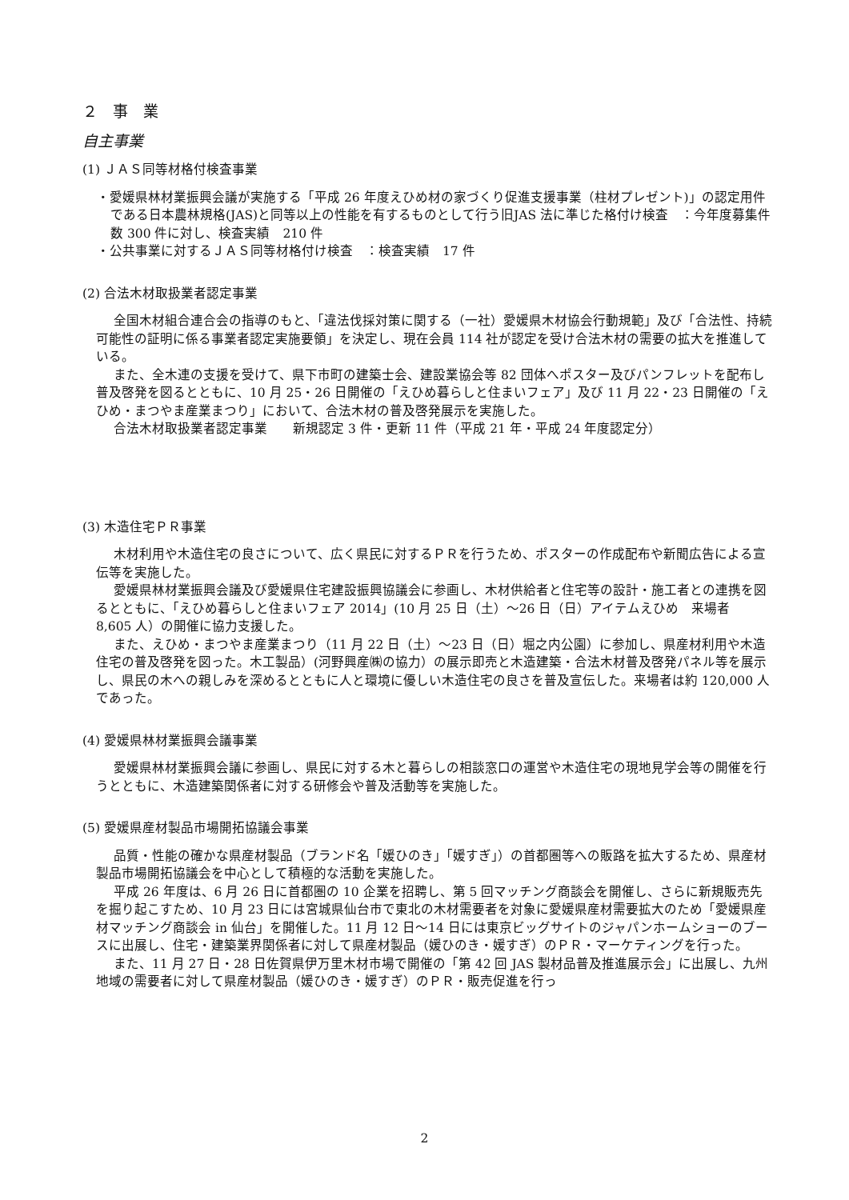２　事　業
自主事業
(1) ＪＡＳ同等材格付検査事業
・愛媛県林材業振興会議が実施する「平成 26 年度えひめ材の家づくり促進支援事業（柱材プレゼント)」の認定用件である日本農林規格(JAS)と同等以上の性能を有するものとして行う旧JAS 法に準じた格付け検査　：今年度募集件数 300 件に対し、検査実績　210 件
・公共事業に対するＪＡＳ同等材格付け検査　：検査実績　17 件
(2) 合法木材取扱業者認定事業
全国木材組合連合会の指導のもと、「違法伐採対策に関する（一社）愛媛県木材協会行動規範」及び「合法性、持続可能性の証明に係る事業者認定実施要領」を決定し、現在会員 114 社が認定を受け合法木材の需要の拡大を推進している。
また、全木連の支援を受けて、県下市町の建築士会、建設業協会等 82 団体へポスター及びパンフレットを配布し普及啓発を図るとともに、10 月 25・26 日開催の「えひめ暮らしと住まいフェア」及び 11 月 22・23 日開催の「えひめ・まつやま産業まつり」において、合法木材の普及啓発展示を実施した。
合法木材取扱業者認定事業　　新規認定 3 件・更新 11 件（平成 21 年・平成 24 年度認定分）
(3) 木造住宅ＰＲ事業
木材利用や木造住宅の良さについて、広く県民に対するＰＲを行うため、ポスターの作成配布や新聞広告による宣伝等を実施した。
愛媛県林材業振興会議及び愛媛県住宅建設振興協議会に参画し、木材供給者と住宅等の設計・施工者との連携を図るとともに、「えひめ暮らしと住まいフェア 2014」(10 月 25 日（土）～26 日（日）アイテムえひめ　来場者　8,605 人）の開催に協力支援した。
また、えひめ・まつやま産業まつり（11 月 22 日（土）～23 日（日）堀之内公園）に参加し、県産材利用や木造住宅の普及啓発を図った。木工製品）(河野興産㈱の協力）の展示即売と木造建築・合法木材普及啓発パネル等を展示し、県民の木への親しみを深めるとともに人と環境に優しい木造住宅の良さを普及宣伝した。来場者は約 120,000 人であった。
(4) 愛媛県林材業振興会議事業
愛媛県林材業振興会議に参画し、県民に対する木と暮らしの相談窓口の運営や木造住宅の現地見学会等の開催を行うとともに、木造建築関係者に対する研修会や普及活動等を実施した。
(5) 愛媛県産材製品市場開拓協議会事業
品質・性能の確かな県産材製品（ブランド名「媛ひのき」「媛すぎ」）の首都圏等への販路を拡大するため、県産材製品市場開拓協議会を中心として積極的な活動を実施した。
平成 26 年度は、6 月 26 日に首都圏の 10 企業を招聘し、第 5 回マッチング商談会を開催し、さらに新規販売先を掘り起こすため、10 月 23 日には宮城県仙台市で東北の木材需要者を対象に愛媛県産材需要拡大のため「愛媛県産材マッチング商談会 in 仙台」を開催した。11 月 12 日～14 日には東京ビッグサイトのジャパンホームショーのブースに出展し、住宅・建築業界関係者に対して県産材製品（媛ひのき・媛すぎ）のＰＲ・マーケティングを行った。
また、11 月 27 日・28 日佐賀県伊万里木材市場で開催の「第 42 回 JAS 製材品普及推進展示会」に出展し、九州地域の需要者に対して県産材製品（媛ひのき・媛すぎ）のＰＲ・販売促進を行っ
2